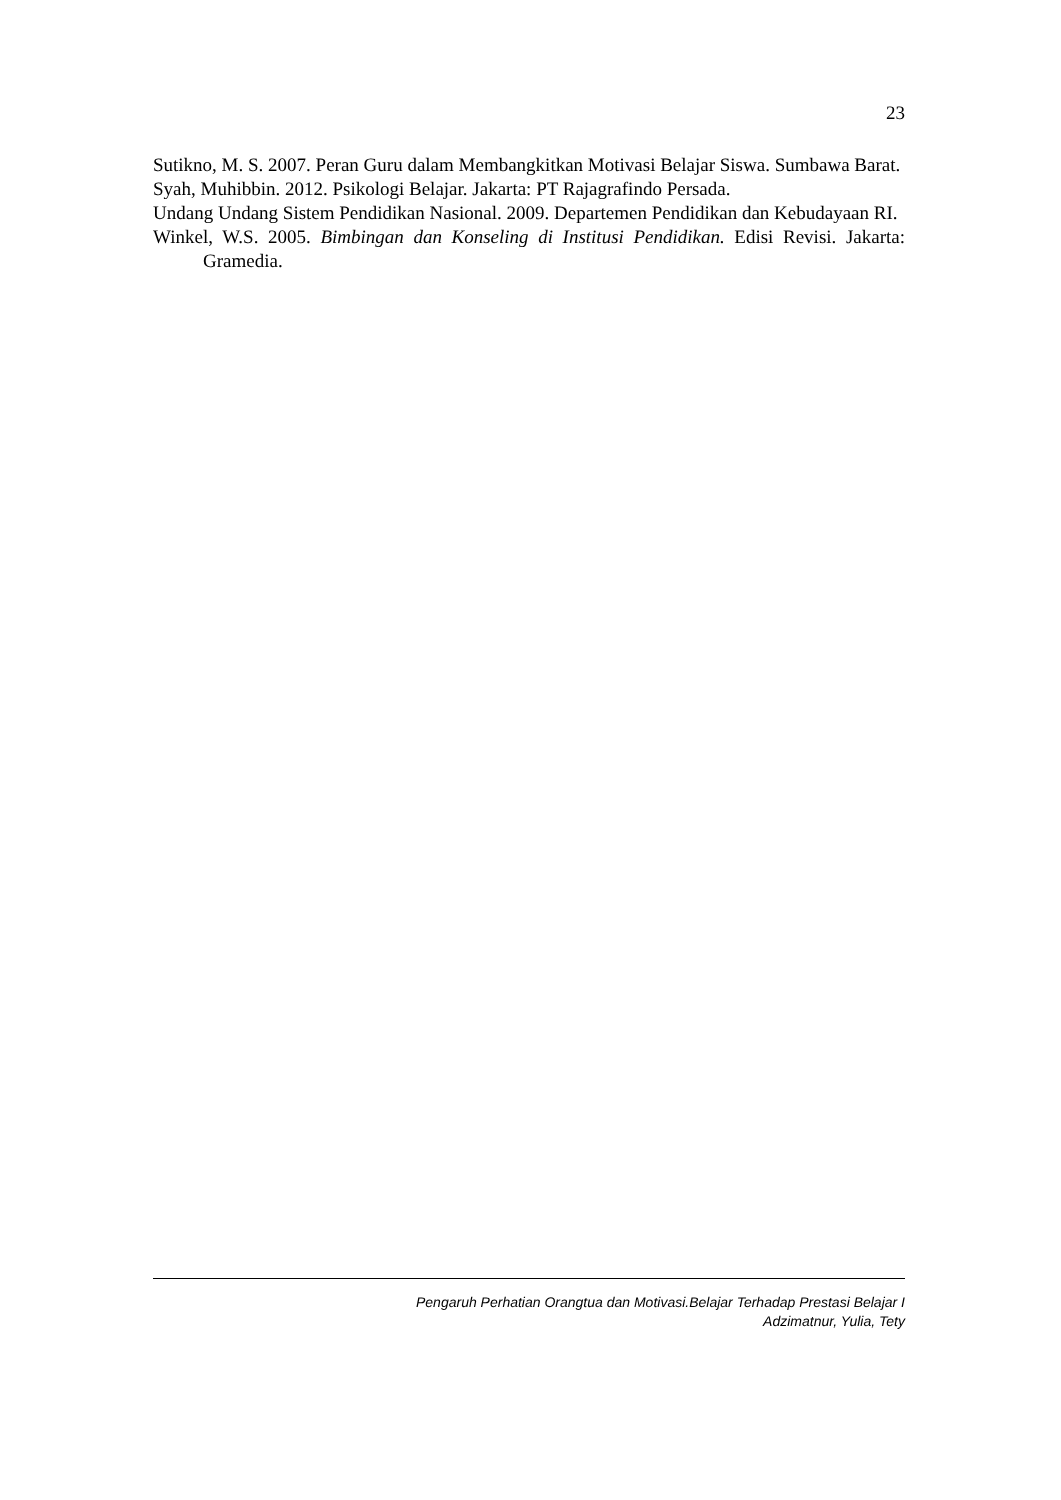23
Sutikno, M. S. 2007. Peran Guru dalam Membangkitkan Motivasi Belajar Siswa. Sumbawa Barat.
Syah, Muhibbin. 2012. Psikologi Belajar. Jakarta: PT Rajagrafindo Persada.
Undang Undang Sistem Pendidikan Nasional. 2009. Departemen Pendidikan dan Kebudayaan RI.
Winkel, W.S. 2005. Bimbingan dan Konseling di Institusi Pendidikan. Edisi Revisi. Jakarta: Gramedia.
Pengaruh Perhatian Orangtua dan Motivasi.Belajar Terhadap Prestasi Belajar I
Adzimatnur, Yulia, Tety